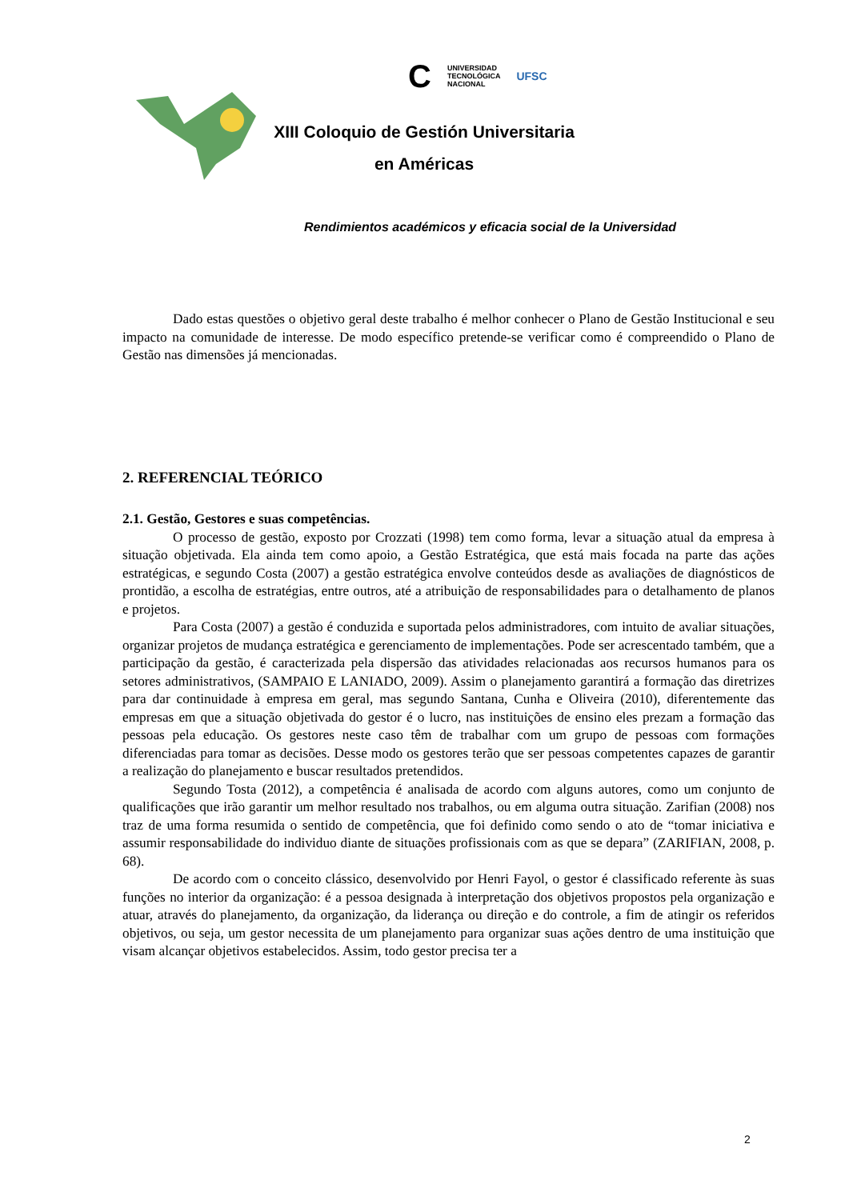C UNIVERSIDAD
TECNOLÓGICA
NACIONAL UFSC
XIII Coloquio de Gestión Universitaria
en Américas
Rendimientos académicos y eficacia social de la Universidad
Dado estas questões o objetivo geral deste trabalho é melhor conhecer o Plano de Gestão Institucional e seu impacto na comunidade de interesse. De modo específico pretende-se verificar como é compreendido o Plano de Gestão nas dimensões já mencionadas.
2. REFERENCIAL TEÓRICO
2.1. Gestão, Gestores e suas competências.
O processo de gestão, exposto por Crozzati (1998) tem como forma, levar a situação atual da empresa à situação objetivada. Ela ainda tem como apoio, a Gestão Estratégica, que está mais focada na parte das ações estratégicas, e segundo Costa (2007) a gestão estratégica envolve conteúdos desde as avaliações de diagnósticos de prontidão, a escolha de estratégias, entre outros, até a atribuição de responsabilidades para o detalhamento de planos e projetos.
Para Costa (2007) a gestão é conduzida e suportada pelos administradores, com intuito de avaliar situações, organizar projetos de mudança estratégica e gerenciamento de implementações. Pode ser acrescentado também, que a participação da gestão, é caracterizada pela dispersão das atividades relacionadas aos recursos humanos para os setores administrativos, (SAMPAIO E LANIADO, 2009). Assim o planejamento garantirá a formação das diretrizes para dar continuidade à empresa em geral, mas segundo Santana, Cunha e Oliveira (2010), diferentemente das empresas em que a situação objetivada do gestor é o lucro, nas instituições de ensino eles prezam a formação das pessoas pela educação. Os gestores neste caso têm de trabalhar com um grupo de pessoas com formações diferenciadas para tomar as decisões. Desse modo os gestores terão que ser pessoas competentes capazes de garantir a realização do planejamento e buscar resultados pretendidos.
Segundo Tosta (2012), a competência é analisada de acordo com alguns autores, como um conjunto de qualificações que irão garantir um melhor resultado nos trabalhos, ou em alguma outra situação. Zarifian (2008) nos traz de uma forma resumida o sentido de competência, que foi definido como sendo o ato de “tomar iniciativa e assumir responsabilidade do individuo diante de situações profissionais com as que se depara” (ZARIFIAN, 2008, p. 68).
De acordo com o conceito clássico, desenvolvido por Henri Fayol, o gestor é classificado referente às suas funções no interior da organização: é a pessoa designada à interpretação dos objetivos propostos pela organização e atuar, através do planejamento, da organização, da liderança ou direção e do controle, a fim de atingir os referidos objetivos, ou seja, um gestor necessita de um planejamento para organizar suas ações dentro de uma instituição que visam alcançar objetivos estabelecidos. Assim, todo gestor precisa ter a
2